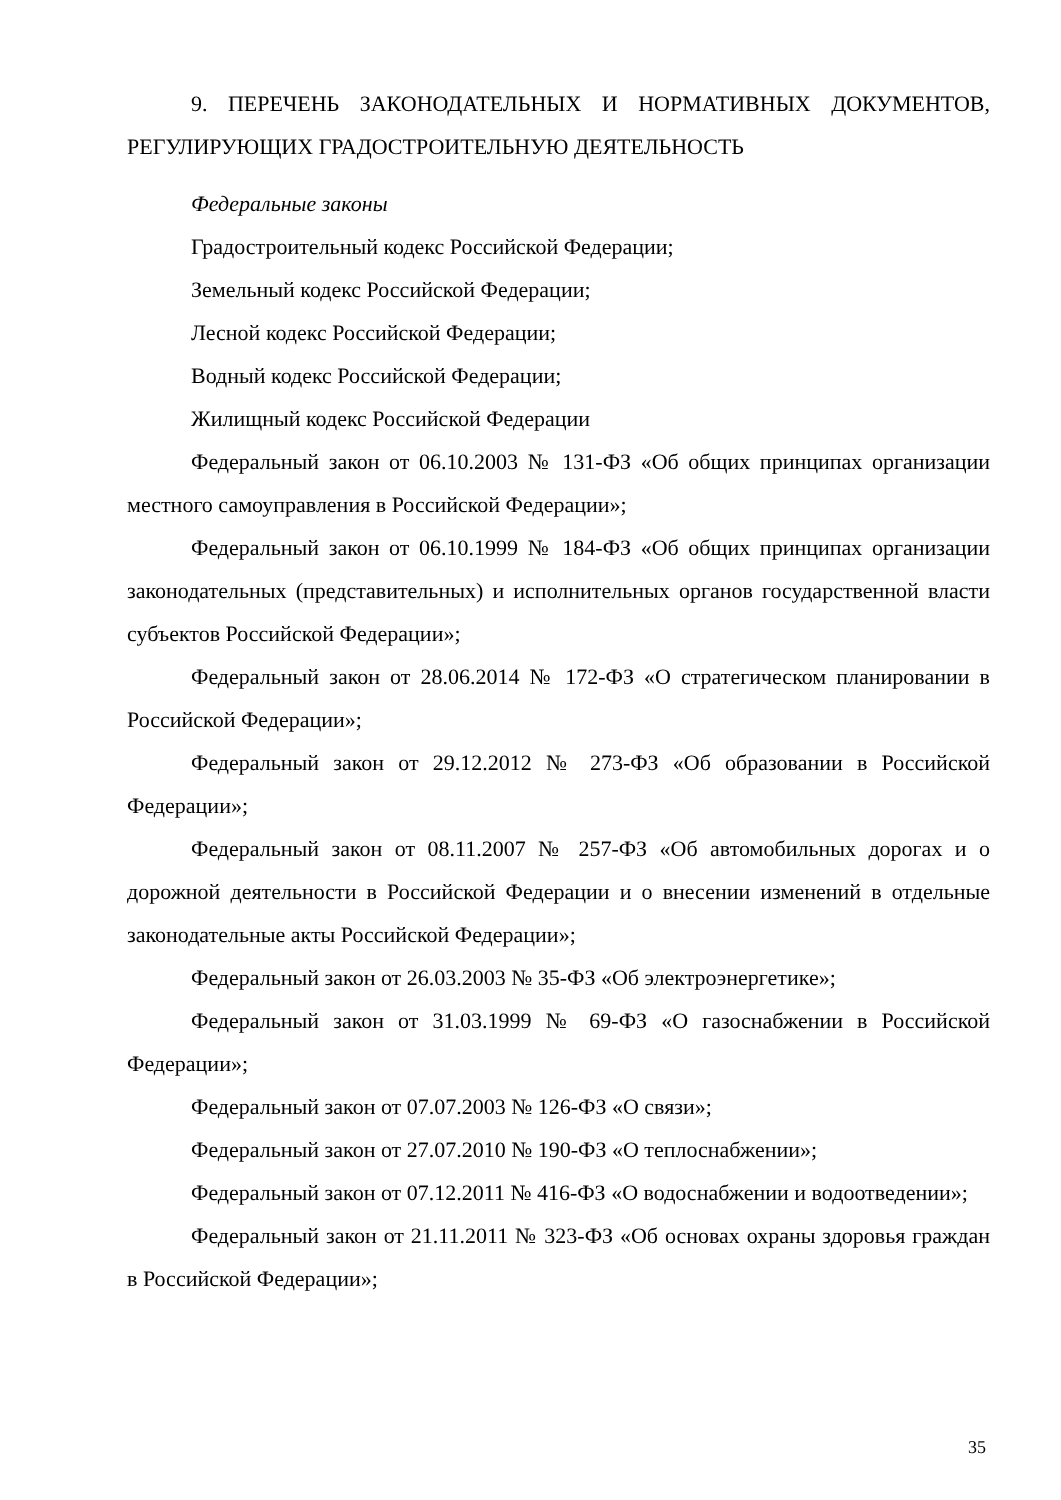9. ПЕРЕЧЕНЬ ЗАКОНОДАТЕЛЬНЫХ И НОРМАТИВНЫХ ДОКУМЕНТОВ, РЕГУЛИРУЮЩИХ ГРАДОСТРОИТЕЛЬНУЮ ДЕЯТЕЛЬНОСТЬ
Федеральные законы
Градостроительный кодекс Российской Федерации;
Земельный кодекс Российской Федерации;
Лесной кодекс Российской Федерации;
Водный кодекс Российской Федерации;
Жилищный кодекс Российской Федерации
Федеральный закон от 06.10.2003 № 131-ФЗ «Об общих принципах организации местного самоуправления в Российской Федерации»;
Федеральный закон от 06.10.1999 № 184-ФЗ «Об общих принципах организации законодательных (представительных) и исполнительных органов государственной власти субъектов Российской Федерации»;
Федеральный закон от 28.06.2014 № 172-ФЗ «О стратегическом планировании в Российской Федерации»;
Федеральный закон от 29.12.2012 № 273-ФЗ «Об образовании в Российской Федерации»;
Федеральный закон от 08.11.2007 № 257-ФЗ «Об автомобильных дорогах и о дорожной деятельности в Российской Федерации и о внесении изменений в отдельные законодательные акты Российской Федерации»;
Федеральный закон от 26.03.2003 № 35-ФЗ «Об электроэнергетике»;
Федеральный закон от 31.03.1999 № 69-ФЗ «О газоснабжении в Российской Федерации»;
Федеральный закон от 07.07.2003 № 126-ФЗ «О связи»;
Федеральный закон от 27.07.2010 № 190-ФЗ «О теплоснабжении»;
Федеральный закон от 07.12.2011 № 416-ФЗ «О водоснабжении и водоотведении»;
Федеральный закон от 21.11.2011 № 323-ФЗ «Об основах охраны здоровья граждан в Российской Федерации»;
35